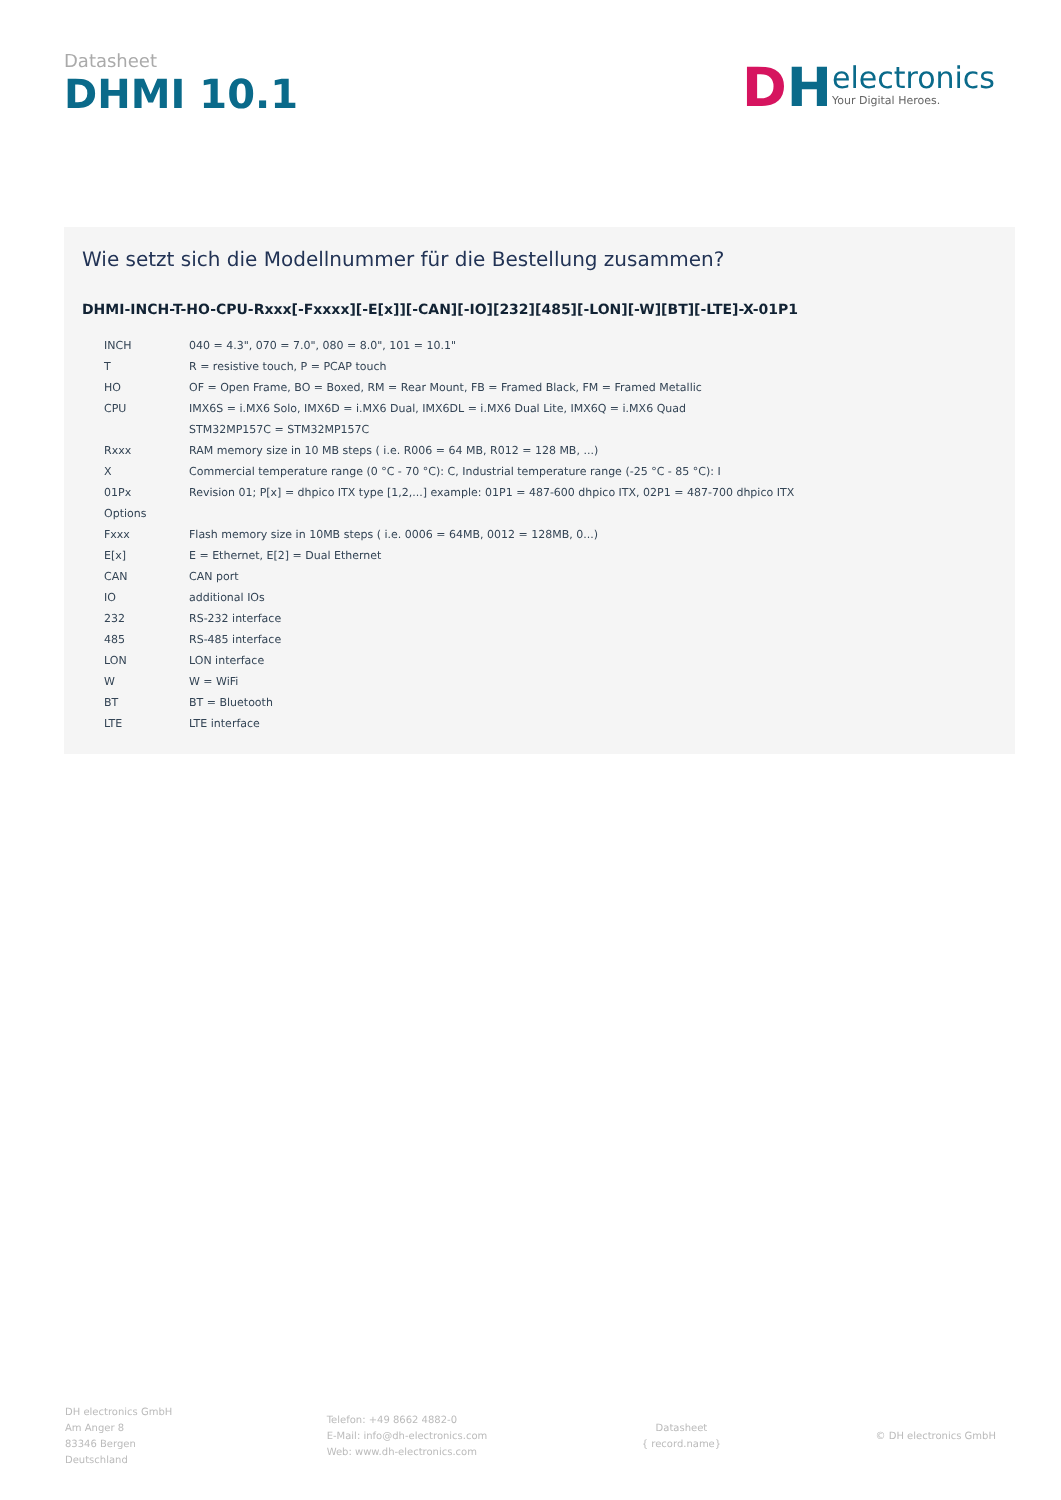Datasheet
DHMI 10.1
DH
electronics
Your Digital Heroes.
Wie setzt sich die Modellnummer für die Bestellung zusammen?
DHMI-INCH-T-HO-CPU-Rxxx[-Fxxxx][-E[x]][-CAN][-IO][232][485][-LON][-W][BT][-LTE]-X-01P1
| INCH | 040 = 4.3", 070 = 7.0", 080 = 8.0", 101 = 10.1" |
| T | R = resistive touch, P = PCAP touch |
| HO | OF = Open Frame, BO = Boxed, RM = Rear Mount, FB = Framed Black, FM = Framed Metallic |
| CPU | IMX6S = i.MX6 Solo, IMX6D = i.MX6 Dual, IMX6DL = i.MX6 Dual Lite, IMX6Q = i.MX6 Quad |
| | STM32MP157C = STM32MP157C |
| Rxxx | RAM memory size in 10 MB steps ( i.e. R006 = 64 MB, R012 = 128 MB, ...) |
| X | Commercial temperature range (0 °C - 70 °C): C, Industrial temperature range (-25 °C - 85 °C): I |
| 01Px | Revision 01; P[x] = dhpico ITX type [1,2,...] example: 01P1 = 487-600 dhpico ITX, 02P1 = 487-700 dhpico ITX |
| Options | |
| Fxxx | Flash memory size in 10MB steps ( i.e. 0006 = 64MB, 0012 = 128MB, 0...) |
| E[x] | E = Ethernet, E[2] = Dual Ethernet |
| CAN | CAN port |
| IO | additional IOs |
| 232 | RS-232 interface |
| 485 | RS-485 interface |
| LON | LON interface |
| W | W = WiFi |
| BT | BT = Bluetooth |
| LTE | LTE interface |
DH electronics GmbH
Am Anger 8
83346 Bergen
Deutschland
Telefon: +49 8662 4882-0
E-Mail: info@dh-electronics.com
Web: www.dh-electronics.com
Datasheet
{ record.name}
© DH electronics GmbH